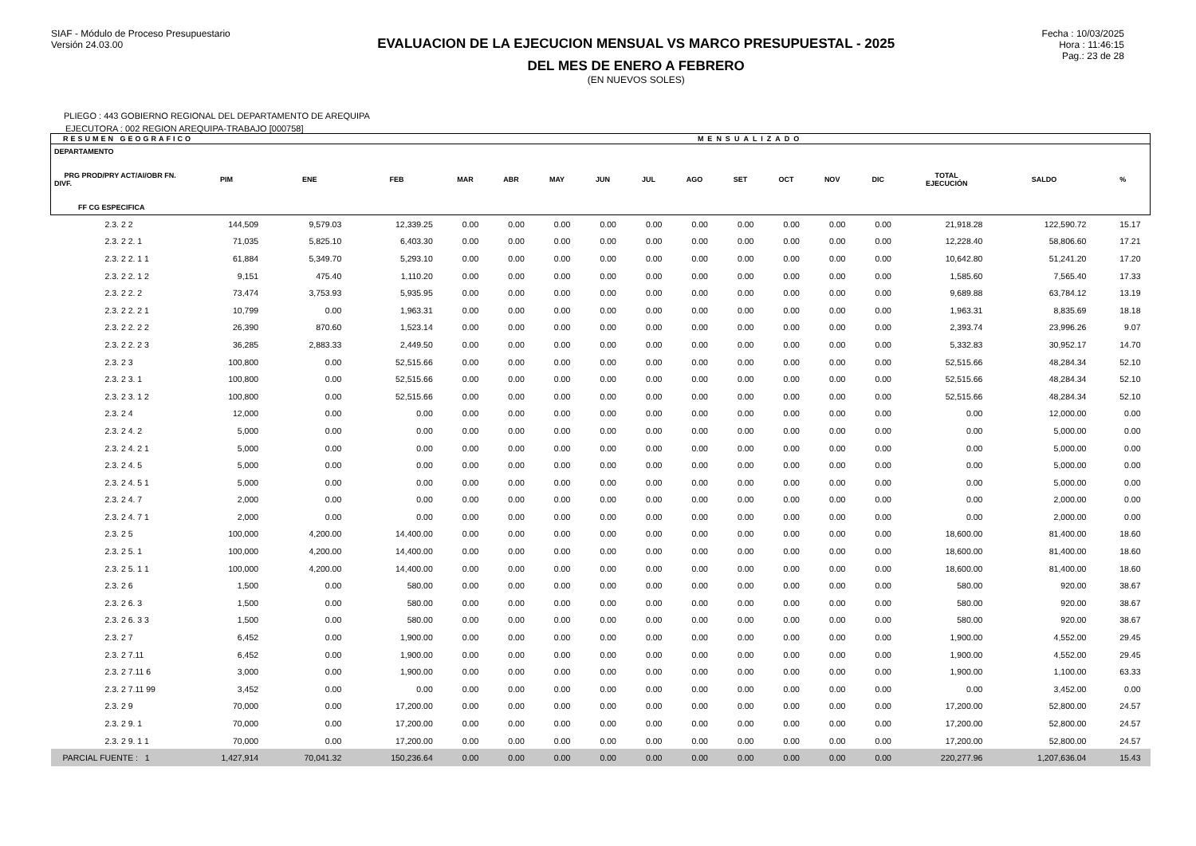SIAF - Módulo de Proceso Presupuestario
Versión 24.03.00
EVALUACION DE LA EJECUCION MENSUAL VS MARCO PRESUPUESTAL - 2025
DEL MES DE ENERO A FEBRERO
(EN NUEVOS SOLES)
Fecha : 10/03/2025
Hora : 11:46:15
Pag.: 23 de 28
PLIEGO : 443 GOBIERNO REGIONAL DEL DEPARTAMENTO DE AREQUIPA
EJECUTORA : 002 REGION AREQUIPA-TRABAJO [000758]
| RESUMEN GEOGRAFICO | | | MENSUALIZADO | | | | | | | | | | | | | |
| --- | --- | --- | --- | --- | --- | --- | --- | --- | --- | --- | --- | --- | --- | --- | --- | --- |
| DEPARTAMENTO PRG PROD/PRY ACT/AI/OBR FN. DIVF. FF CG ESPECIFICA | PIM | ENE | FEB | MAR | ABR | MAY | JUN | JUL | AGO | SET | OCT | NOV | DIC | TOTAL EJECUCIÓN | SALDO | % |
| 2.3. 2 2 | 144,509 | 9,579.03 | 12,339.25 | 0.00 | 0.00 | 0.00 | 0.00 | 0.00 | 0.00 | 0.00 | 0.00 | 0.00 | 0.00 | 21,918.28 | 122,590.72 | 15.17 |
| 2.3. 2 2. 1 | 71,035 | 5,825.10 | 6,403.30 | 0.00 | 0.00 | 0.00 | 0.00 | 0.00 | 0.00 | 0.00 | 0.00 | 0.00 | 0.00 | 12,228.40 | 58,806.60 | 17.21 |
| 2.3. 2 2. 1 1 | 61,884 | 5,349.70 | 5,293.10 | 0.00 | 0.00 | 0.00 | 0.00 | 0.00 | 0.00 | 0.00 | 0.00 | 0.00 | 0.00 | 10,642.80 | 51,241.20 | 17.20 |
| 2.3. 2 2. 1 2 | 9,151 | 475.40 | 1,110.20 | 0.00 | 0.00 | 0.00 | 0.00 | 0.00 | 0.00 | 0.00 | 0.00 | 0.00 | 0.00 | 1,585.60 | 7,565.40 | 17.33 |
| 2.3. 2 2. 2 | 73,474 | 3,753.93 | 5,935.95 | 0.00 | 0.00 | 0.00 | 0.00 | 0.00 | 0.00 | 0.00 | 0.00 | 0.00 | 0.00 | 9,689.88 | 63,784.12 | 13.19 |
| 2.3. 2 2. 2 1 | 10,799 | 0.00 | 1,963.31 | 0.00 | 0.00 | 0.00 | 0.00 | 0.00 | 0.00 | 0.00 | 0.00 | 0.00 | 0.00 | 1,963.31 | 8,835.69 | 18.18 |
| 2.3. 2 2. 2 2 | 26,390 | 870.60 | 1,523.14 | 0.00 | 0.00 | 0.00 | 0.00 | 0.00 | 0.00 | 0.00 | 0.00 | 0.00 | 0.00 | 2,393.74 | 23,996.26 | 9.07 |
| 2.3. 2 2. 2 3 | 36,285 | 2,883.33 | 2,449.50 | 0.00 | 0.00 | 0.00 | 0.00 | 0.00 | 0.00 | 0.00 | 0.00 | 0.00 | 0.00 | 5,332.83 | 30,952.17 | 14.70 |
| 2.3. 2 3 | 100,800 | 0.00 | 52,515.66 | 0.00 | 0.00 | 0.00 | 0.00 | 0.00 | 0.00 | 0.00 | 0.00 | 0.00 | 0.00 | 52,515.66 | 48,284.34 | 52.10 |
| 2.3. 2 3. 1 | 100,800 | 0.00 | 52,515.66 | 0.00 | 0.00 | 0.00 | 0.00 | 0.00 | 0.00 | 0.00 | 0.00 | 0.00 | 0.00 | 52,515.66 | 48,284.34 | 52.10 |
| 2.3. 2 3. 1 2 | 100,800 | 0.00 | 52,515.66 | 0.00 | 0.00 | 0.00 | 0.00 | 0.00 | 0.00 | 0.00 | 0.00 | 0.00 | 0.00 | 52,515.66 | 48,284.34 | 52.10 |
| 2.3. 2 4 | 12,000 | 0.00 | 0.00 | 0.00 | 0.00 | 0.00 | 0.00 | 0.00 | 0.00 | 0.00 | 0.00 | 0.00 | 0.00 | 0.00 | 12,000.00 | 0.00 |
| 2.3. 2 4. 2 | 5,000 | 0.00 | 0.00 | 0.00 | 0.00 | 0.00 | 0.00 | 0.00 | 0.00 | 0.00 | 0.00 | 0.00 | 0.00 | 0.00 | 5,000.00 | 0.00 |
| 2.3. 2 4. 2 1 | 5,000 | 0.00 | 0.00 | 0.00 | 0.00 | 0.00 | 0.00 | 0.00 | 0.00 | 0.00 | 0.00 | 0.00 | 0.00 | 0.00 | 5,000.00 | 0.00 |
| 2.3. 2 4. 5 | 5,000 | 0.00 | 0.00 | 0.00 | 0.00 | 0.00 | 0.00 | 0.00 | 0.00 | 0.00 | 0.00 | 0.00 | 0.00 | 0.00 | 5,000.00 | 0.00 |
| 2.3. 2 4. 5 1 | 5,000 | 0.00 | 0.00 | 0.00 | 0.00 | 0.00 | 0.00 | 0.00 | 0.00 | 0.00 | 0.00 | 0.00 | 0.00 | 0.00 | 5,000.00 | 0.00 |
| 2.3. 2 4. 7 | 2,000 | 0.00 | 0.00 | 0.00 | 0.00 | 0.00 | 0.00 | 0.00 | 0.00 | 0.00 | 0.00 | 0.00 | 0.00 | 0.00 | 2,000.00 | 0.00 |
| 2.3. 2 4. 7 1 | 2,000 | 0.00 | 0.00 | 0.00 | 0.00 | 0.00 | 0.00 | 0.00 | 0.00 | 0.00 | 0.00 | 0.00 | 0.00 | 0.00 | 2,000.00 | 0.00 |
| 2.3. 2 5 | 100,000 | 4,200.00 | 14,400.00 | 0.00 | 0.00 | 0.00 | 0.00 | 0.00 | 0.00 | 0.00 | 0.00 | 0.00 | 0.00 | 18,600.00 | 81,400.00 | 18.60 |
| 2.3. 2 5. 1 | 100,000 | 4,200.00 | 14,400.00 | 0.00 | 0.00 | 0.00 | 0.00 | 0.00 | 0.00 | 0.00 | 0.00 | 0.00 | 0.00 | 18,600.00 | 81,400.00 | 18.60 |
| 2.3. 2 5. 1 1 | 100,000 | 4,200.00 | 14,400.00 | 0.00 | 0.00 | 0.00 | 0.00 | 0.00 | 0.00 | 0.00 | 0.00 | 0.00 | 0.00 | 18,600.00 | 81,400.00 | 18.60 |
| 2.3. 2 6 | 1,500 | 0.00 | 580.00 | 0.00 | 0.00 | 0.00 | 0.00 | 0.00 | 0.00 | 0.00 | 0.00 | 0.00 | 0.00 | 580.00 | 920.00 | 38.67 |
| 2.3. 2 6. 3 | 1,500 | 0.00 | 580.00 | 0.00 | 0.00 | 0.00 | 0.00 | 0.00 | 0.00 | 0.00 | 0.00 | 0.00 | 0.00 | 580.00 | 920.00 | 38.67 |
| 2.3. 2 6. 3 3 | 1,500 | 0.00 | 580.00 | 0.00 | 0.00 | 0.00 | 0.00 | 0.00 | 0.00 | 0.00 | 0.00 | 0.00 | 0.00 | 580.00 | 920.00 | 38.67 |
| 2.3. 2 7 | 6,452 | 0.00 | 1,900.00 | 0.00 | 0.00 | 0.00 | 0.00 | 0.00 | 0.00 | 0.00 | 0.00 | 0.00 | 0.00 | 1,900.00 | 4,552.00 | 29.45 |
| 2.3. 2 7.11 | 6,452 | 0.00 | 1,900.00 | 0.00 | 0.00 | 0.00 | 0.00 | 0.00 | 0.00 | 0.00 | 0.00 | 0.00 | 0.00 | 1,900.00 | 4,552.00 | 29.45 |
| 2.3. 2 7.11 6 | 3,000 | 0.00 | 1,900.00 | 0.00 | 0.00 | 0.00 | 0.00 | 0.00 | 0.00 | 0.00 | 0.00 | 0.00 | 0.00 | 1,900.00 | 1,100.00 | 63.33 |
| 2.3. 2 7.11 99 | 3,452 | 0.00 | 0.00 | 0.00 | 0.00 | 0.00 | 0.00 | 0.00 | 0.00 | 0.00 | 0.00 | 0.00 | 0.00 | 0.00 | 3,452.00 | 0.00 |
| 2.3. 2 9 | 70,000 | 0.00 | 17,200.00 | 0.00 | 0.00 | 0.00 | 0.00 | 0.00 | 0.00 | 0.00 | 0.00 | 0.00 | 0.00 | 17,200.00 | 52,800.00 | 24.57 |
| 2.3. 2 9. 1 | 70,000 | 0.00 | 17,200.00 | 0.00 | 0.00 | 0.00 | 0.00 | 0.00 | 0.00 | 0.00 | 0.00 | 0.00 | 0.00 | 17,200.00 | 52,800.00 | 24.57 |
| 2.3. 2 9. 1 1 | 70,000 | 0.00 | 17,200.00 | 0.00 | 0.00 | 0.00 | 0.00 | 0.00 | 0.00 | 0.00 | 0.00 | 0.00 | 0.00 | 17,200.00 | 52,800.00 | 24.57 |
| PARCIAL FUENTE : 1 | 1,427,914 | 70,041.32 | 150,236.64 | 0.00 | 0.00 | 0.00 | 0.00 | 0.00 | 0.00 | 0.00 | 0.00 | 0.00 | 0.00 | 220,277.96 | 1,207,636.04 | 15.43 |